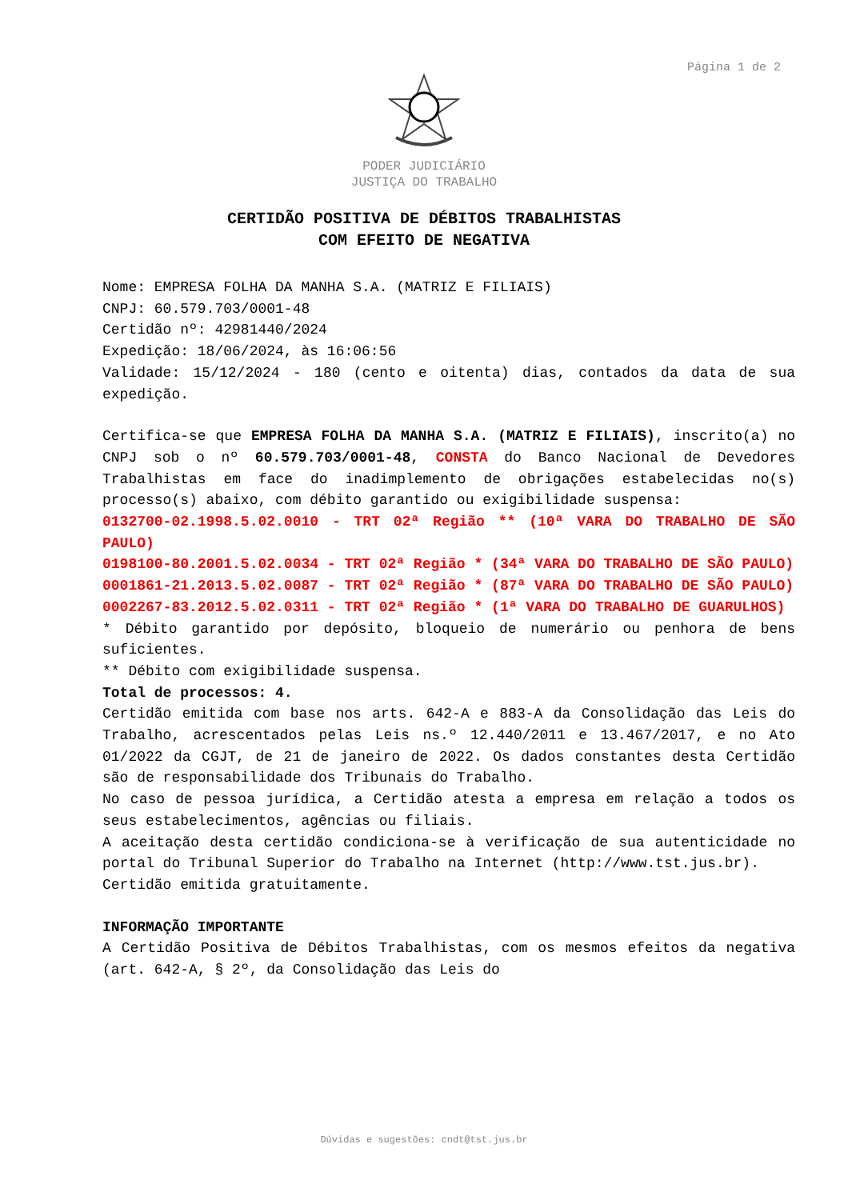Página 1 de 2
PODER JUDICIÁRIO
JUSTIÇA DO TRABALHO
CERTIDÃO POSITIVA DE DÉBITOS TRABALHISTAS
COM EFEITO DE NEGATIVA
Nome: EMPRESA FOLHA DA MANHA S.A. (MATRIZ E FILIAIS)
CNPJ: 60.579.703/0001-48
Certidão nº: 42981440/2024
Expedição: 18/06/2024, às 16:06:56
Validade: 15/12/2024 - 180 (cento e oitenta) dias, contados da data de sua expedição.
Certifica-se que EMPRESA FOLHA DA MANHA S.A. (MATRIZ E FILIAIS), inscrito(a) no CNPJ sob o nº 60.579.703/0001-48, CONSTA do Banco Nacional de Devedores Trabalhistas em face do inadimplemento de obrigações estabelecidas no(s) processo(s) abaixo, com débito garantido ou exigibilidade suspensa:
0132700-02.1998.5.02.0010 - TRT 02ª Região ** (10ª VARA DO TRABALHO DE SÃO PAULO)
0198100-80.2001.5.02.0034 - TRT 02ª Região * (34ª VARA DO TRABALHO DE SÃO PAULO)
0001861-21.2013.5.02.0087 - TRT 02ª Região * (87ª VARA DO TRABALHO DE SÃO PAULO)
0002267-83.2012.5.02.0311 - TRT 02ª Região * (1ª VARA DO TRABALHO DE GUARULHOS)
* Débito garantido por depósito, bloqueio de numerário ou penhora de bens suficientes.
** Débito com exigibilidade suspensa.
Total de processos: 4.
Certidão emitida com base nos arts. 642-A e 883-A da Consolidação das Leis do Trabalho, acrescentados pelas Leis ns.º 12.440/2011 e 13.467/2017, e no Ato 01/2022 da CGJT, de 21 de janeiro de 2022. Os dados constantes desta Certidão são de responsabilidade dos Tribunais do Trabalho.
No caso de pessoa jurídica, a Certidão atesta a empresa em relação a todos os seus estabelecimentos, agências ou filiais.
A aceitação desta certidão condiciona-se à verificação de sua autenticidade no portal do Tribunal Superior do Trabalho na Internet (http://www.tst.jus.br).
Certidão emitida gratuitamente.
INFORMAÇÃO IMPORTANTE
A Certidão Positiva de Débitos Trabalhistas, com os mesmos efeitos da negativa (art. 642-A, § 2º, da Consolidação das Leis do
Dúvidas e sugestões: cndt@tst.jus.br